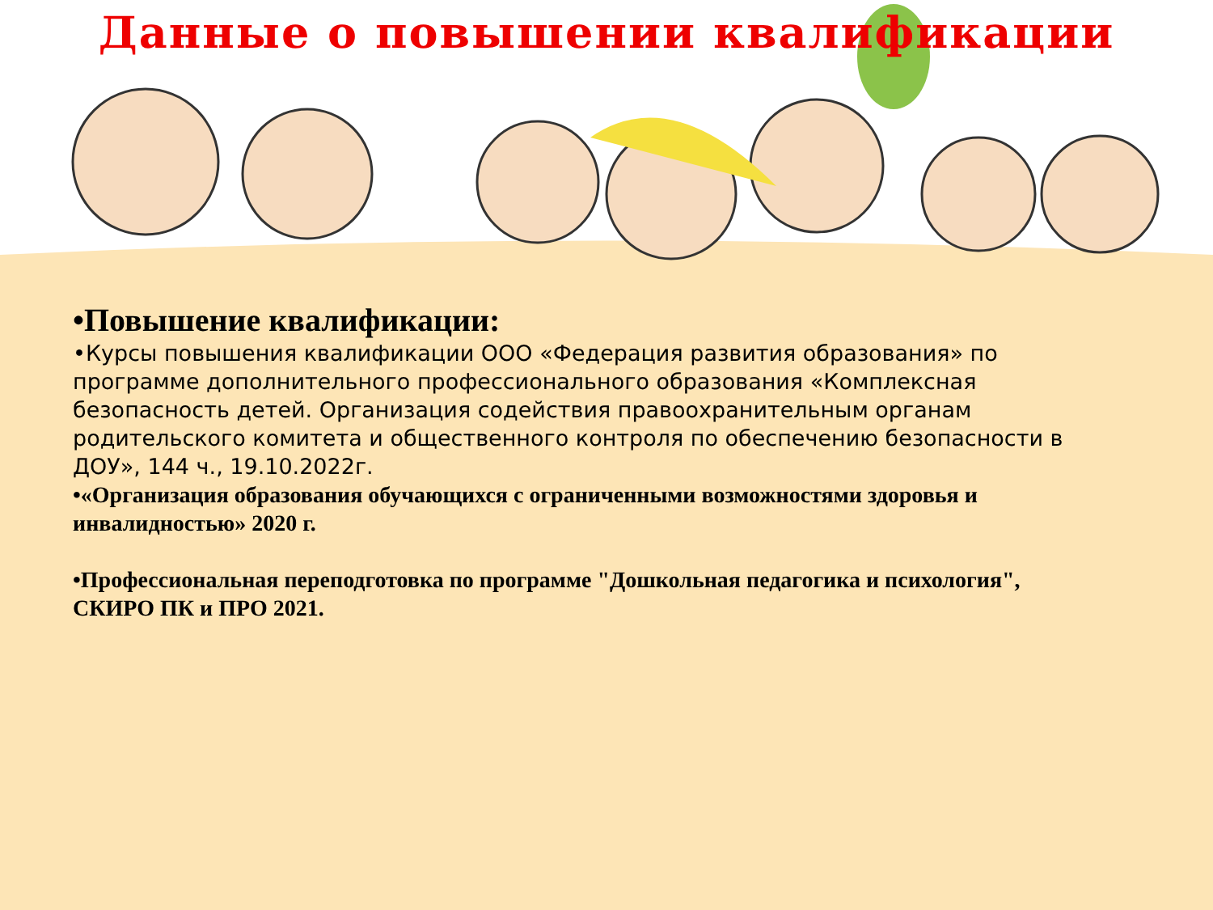Данные о повышении квалификации
•Повышение квалификации:
•Курсы повышения квалификации ООО «Федерация развития образования» по программе дополнительного профессионального образования «Комплексная безопасность детей. Организация содействия правоохранительным органам родительского комитета и общественного контроля по обеспечению безопасности в ДОУ», 144 ч., 19.10.2022г.
•«Организация образования обучающихся с ограниченными возможностями здоровья и инвалидностью» 2020 г.
•Профессиональная переподготовка по программе "Дошкольная педагогика и психология", СКИРО ПК и ПРО 2021.